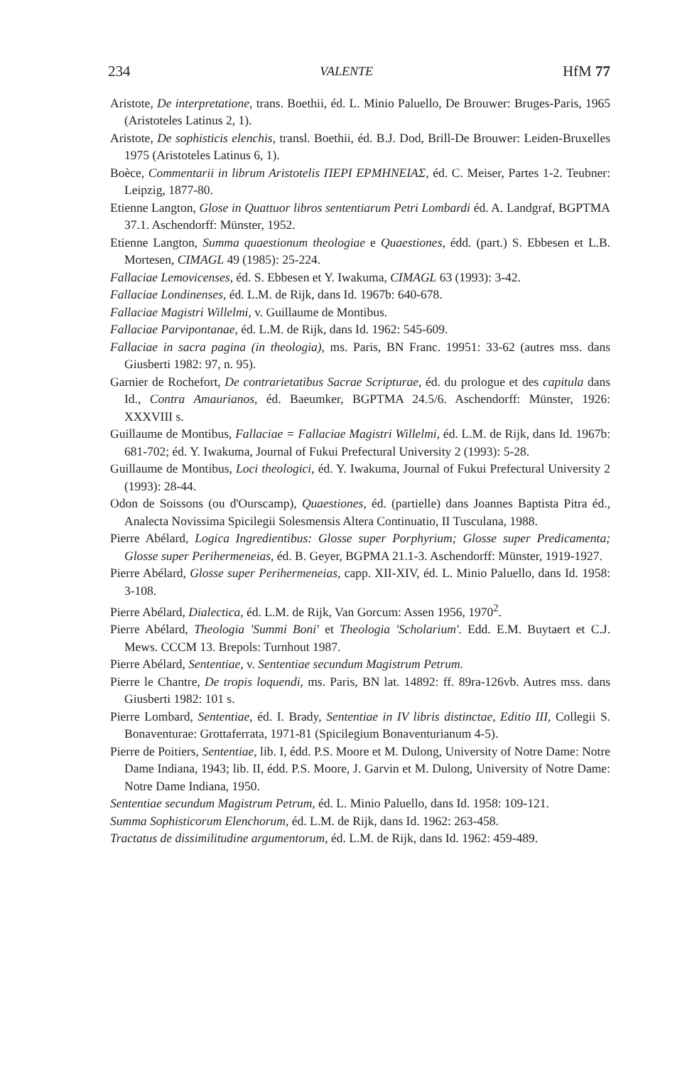234 VALENTE HfM 77
Aristote, De interpretatione, trans. Boethii, éd. L. Minio Paluello, De Brouwer: Bruges-Paris, 1965 (Aristoteles Latinus 2, 1).
Aristote, De sophisticis elenchis, transl. Boethii, éd. B.J. Dod, Brill-De Brouwer: Leiden-Bruxelles 1975 (Aristoteles Latinus 6, 1).
Boèce, Commentarii in librum Aristotelis ΠΕΡΙ ΕΡΜΗΝΕΙΑΣ, éd. C. Meiser, Partes 1-2. Teubner: Leipzig, 1877-80.
Etienne Langton, Glose in Quattuor libros sententiarum Petri Lombardi éd. A. Landgraf, BGPTMA 37.1. Aschendorff: Münster, 1952.
Etienne Langton, Summa quaestionum theologiae e Quaestiones, édd. (part.) S. Ebbesen et L.B. Mortesen, CIMAGL 49 (1985): 25-224.
Fallaciae Lemovicenses, éd. S. Ebbesen et Y. Iwakuma, CIMAGL 63 (1993): 3-42.
Fallaciae Londinenses, éd. L.M. de Rijk, dans Id. 1967b: 640-678.
Fallaciae Magistri Willelmi, v. Guillaume de Montibus.
Fallaciae Parvipontanae, éd. L.M. de Rijk, dans Id. 1962: 545-609.
Fallaciae in sacra pagina (in theologia), ms. Paris, BN Franc. 19951: 33-62 (autres mss. dans Giusberti 1982: 97, n. 95).
Garnier de Rochefort, De contrarietatibus Sacrae Scripturae, éd. du prologue et des capitula dans Id., Contra Amaurianos, éd. Baeumker, BGPTMA 24.5/6. Aschendorff: Münster, 1926: XXXVIII s.
Guillaume de Montibus, Fallaciae = Fallaciae Magistri Willelmi, éd. L.M. de Rijk, dans Id. 1967b: 681-702; éd. Y. Iwakuma, Journal of Fukui Prefectural University 2 (1993): 5-28.
Guillaume de Montibus, Loci theologici, éd. Y. Iwakuma, Journal of Fukui Prefectural University 2 (1993): 28-44.
Odon de Soissons (ou d'Ourscamp), Quaestiones, éd. (partielle) dans Joannes Baptista Pitra éd., Analecta Novissima Spicilegii Solesmensis Altera Continuatio, II Tusculana, 1988.
Pierre Abélard, Logica Ingredientibus: Glosse super Porphyrium; Glosse super Predicamenta; Glosse super Perihermeneias, éd. B. Geyer, BGPMA 21.1-3. Aschendorff: Münster, 1919-1927.
Pierre Abélard, Glosse super Perihermeneias, capp. XII-XIV, éd. L. Minio Paluello, dans Id. 1958: 3-108.
Pierre Abélard, Dialectica, éd. L.M. de Rijk, Van Gorcum: Assen 1956, 1970<sup>2</sup>.
Pierre Abélard, Theologia 'Summi Boni' et Theologia 'Scholarium'. Edd. E.M. Buytaert et C.J. Mews. CCCM 13. Brepols: Turnhout 1987.
Pierre Abélard, Sententiae, v. Sententiae secundum Magistrum Petrum.
Pierre le Chantre, De tropis loquendi, ms. Paris, BN lat. 14892: ff. 89ra-126vb. Autres mss. dans Giusberti 1982: 101 s.
Pierre Lombard, Sententiae, éd. I. Brady, Sententiae in IV libris distinctae, Editio III, Collegii S. Bonaventurae: Grottaferrata, 1971-81 (Spicilegium Bonaventurianum 4-5).
Pierre de Poitiers, Sententiae, lib. I, édd. P.S. Moore et M. Dulong, University of Notre Dame: Notre Dame Indiana, 1943; lib. II, édd. P.S. Moore, J. Garvin et M. Dulong, University of Notre Dame: Notre Dame Indiana, 1950.
Sententiae secundum Magistrum Petrum, éd. L. Minio Paluello, dans Id. 1958: 109-121.
Summa Sophisticorum Elenchorum, éd. L.M. de Rijk, dans Id. 1962: 263-458.
Tractatus de dissimilitudine argumentorum, éd. L.M. de Rijk, dans Id. 1962: 459-489.